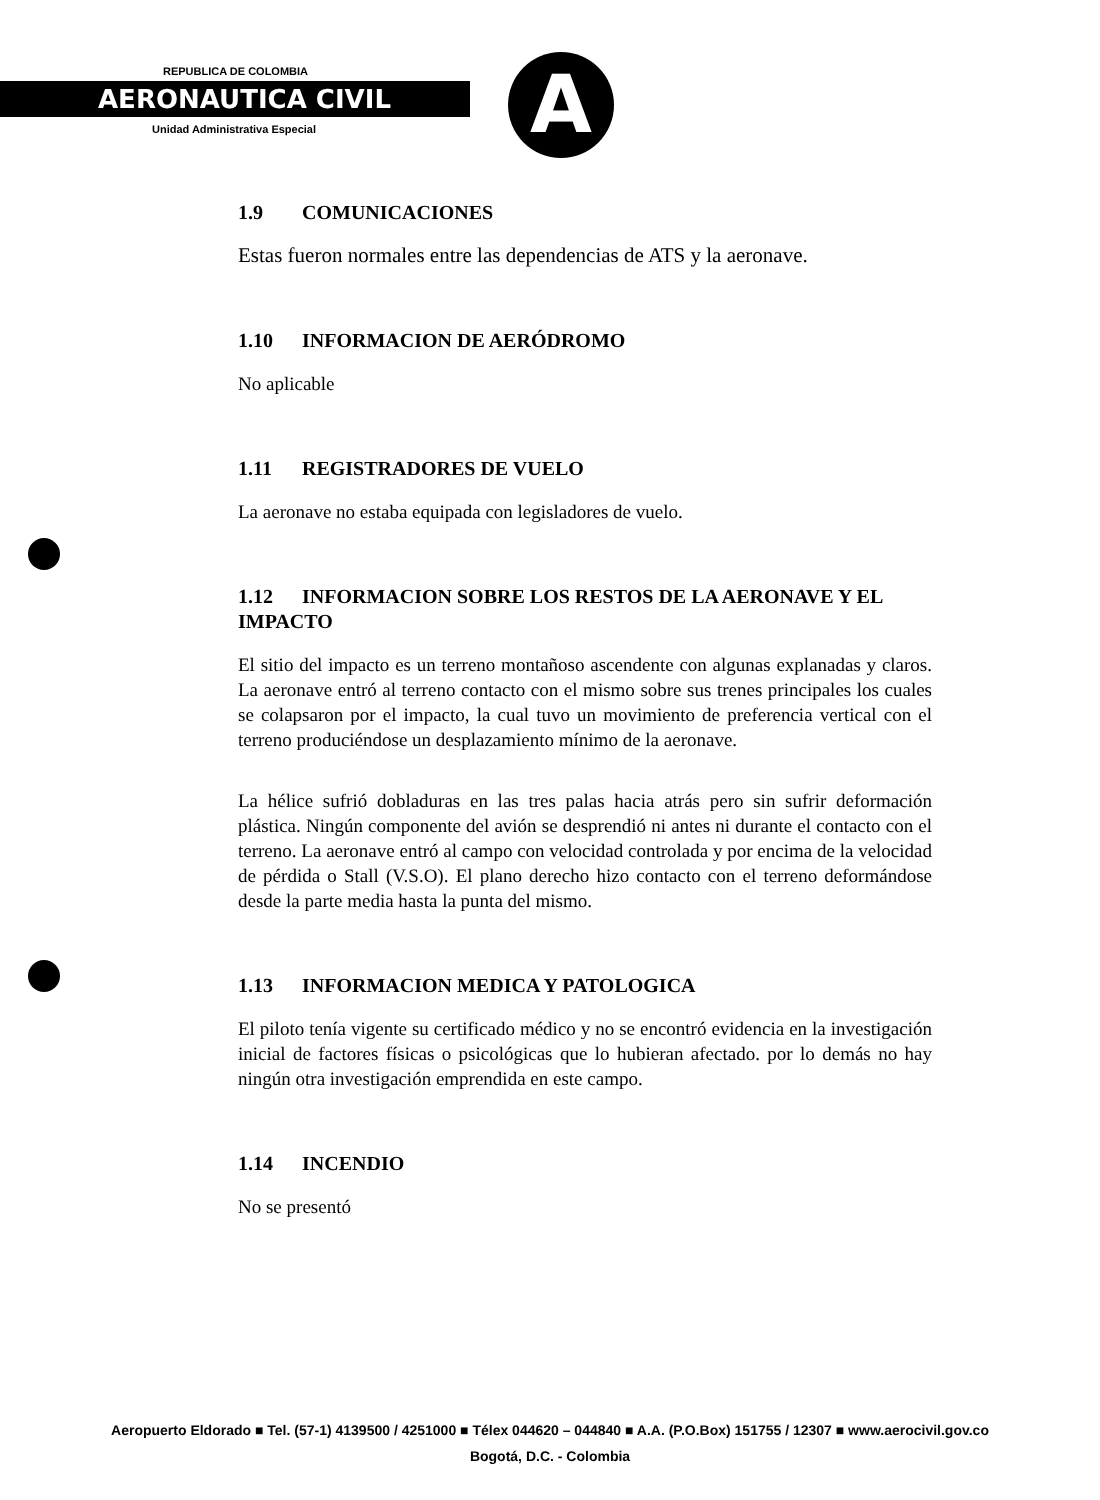REPUBLICA DE COLOMBIA
AERONAUTICA CIVIL
Unidad Administrativa Especial
A
1.9 COMUNICACIONES
Estas fueron normales entre las dependencias de ATS y la aeronave.
1.10 INFORMACION DE AERÓDROMO
No aplicable
1.11 REGISTRADORES DE VUELO
La aeronave no estaba equipada con legisladores de vuelo.
1.12 INFORMACION SOBRE LOS RESTOS DE LA AERONAVE Y EL IMPACTO
El sitio del impacto es un terreno montañoso ascendente con algunas explanadas y claros. La aeronave entró al terreno contacto con el mismo sobre sus trenes principales los cuales se colapsaron por el impacto, la cual tuvo un movimiento de preferencia vertical con el terreno produciéndose un desplazamiento mínimo de la aeronave.
La hélice sufrió dobladuras en las tres palas hacia atrás pero sin sufrir deformación plástica. Ningún componente del avión se desprendió ni antes ni durante el contacto con el terreno. La aeronave entró al campo con velocidad controlada y por encima de la velocidad de pérdida o Stall (V.S.O). El plano derecho hizo contacto con el terreno deformándose desde la parte media hasta la punta del mismo.
1.13 INFORMACION MEDICA Y PATOLOGICA
El piloto tenía vigente su certificado médico y no se encontró evidencia en la investigación inicial de factores físicas o psicológicas que lo hubieran afectado. por lo demás no hay ningún otra investigación emprendida en este campo.
1.14 INCENDIO
No se presentó
Aeropuerto Eldorado ■ Tel. (57-1) 4139500 / 4251000 ■ Télex 044620 – 044840 ■ A.A. (P.O.Box) 151755 / 12307 ■ www.aerocivil.gov.co
Bogotá, D.C. - Colombia